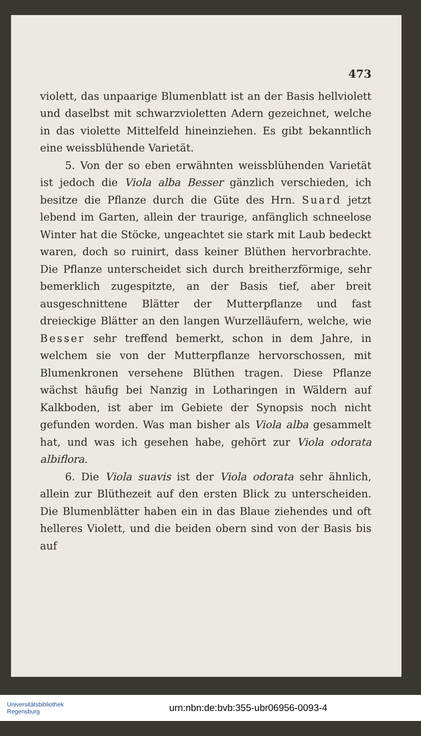473
violett, das unpaarige Blumenblatt ist an der Basis hellviolett und daselbst mit schwarzvioletten Adern gezeichnet, welche in das violette Mittelfeld hineinziehen. Es gibt bekanntlich eine weissblühende Varietät.
5. Von der so eben erwähnten weissblühenden Varietät ist jedoch die Viola alba Besser gänzlich verschieden, ich besitze die Pflanze durch die Güte des Hrn. Suard jetzt lebend im Garten, allein der traurige, anfänglich schneelose Winter hat die Stöcke, ungeachtet sie stark mit Laub bedeckt waren, doch so ruinirt, dass keiner Blüthen hervorbrachte. Die Pflanze unterscheidet sich durch breitherzförmige, sehr bemerklich zugespitzte, an der Basis tief, aber breit ausgeschnittene Blätter der Mutterpflanze und fast dreieckige Blätter an den langen Wurzelläufern, welche, wie Besser sehr treffend bemerkt, schon in dem Jahre, in welchem sie von der Mutterpflanze hervorschossen, mit Blumenkronen versehene Blüthen tragen. Diese Pflanze wächst häufig bei Nanzig in Lotharingen in Wäldern auf Kalkboden, ist aber im Gebiete der Synopsis noch nicht gefunden worden. Was man bisher als Viola alba gesammelt hat, und was ich gesehen habe, gehört zur Viola odorata albiflora.
6. Die Viola suavis ist der Viola odorata sehr ähnlich, allein zur Blüthezeit auf den ersten Blick zu unterscheiden. Die Blumenblätter haben ein in das Blaue ziehendes und oft helleres Violett, und die beiden obern sind von der Basis bis auf
Universitätsbibliothek
Regensburg
urn:nbn:de:bvb:355-ubr06956-0093-4